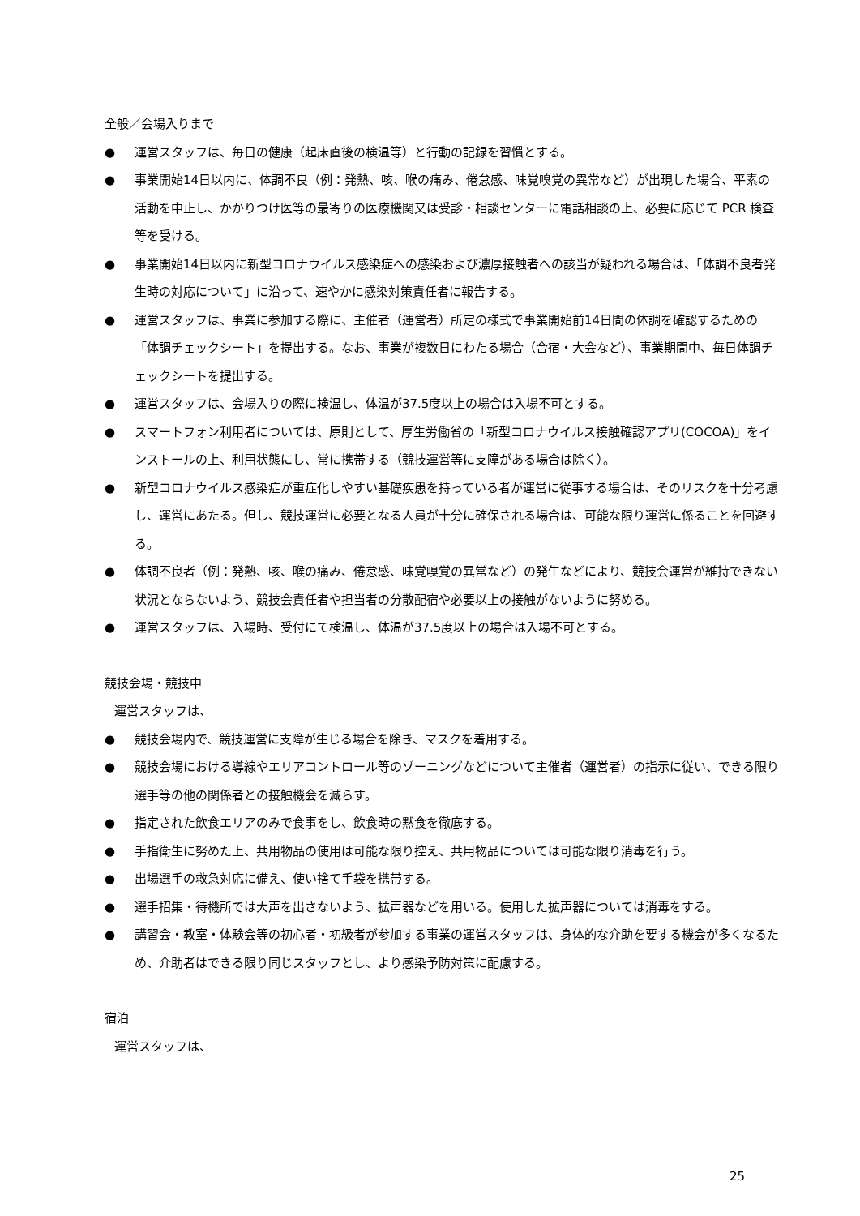全般／会場入りまで
● 運営スタッフは、毎日の健康（起床直後の検温等）と行動の記録を習慣とする。
● 事業開始14日以内に、体調不良（例：発熱、咳、喉の痛み、倦怠感、味覚嗅覚の異常など）が出現した場合、平素の活動を中止し、かかりつけ医等の最寄りの医療機関又は受診・相談センターに電話相談の上、必要に応じて PCR 検査等を受ける。
● 事業開始14日以内に新型コロナウイルス感染症への感染および濃厚接触者への該当が疑われる場合は、「体調不良者発生時の対応について」に沿って、速やかに感染対策責任者に報告する。
● 運営スタッフは、事業に参加する際に、主催者（運営者）所定の様式で事業開始前14日間の体調を確認するための「体調チェックシート」を提出する。なお、事業が複数日にわたる場合（合宿・大会など）、事業期間中、毎日体調チェックシートを提出する。
● 運営スタッフは、会場入りの際に検温し、体温が37.5度以上の場合は入場不可とする。
● スマートフォン利用者については、原則として、厚生労働省の「新型コロナウイルス接触確認アプリ(COCOA)」をインストールの上、利用状態にし、常に携帯する（競技運営等に支障がある場合は除く）。
● 新型コロナウイルス感染症が重症化しやすい基礎疾患を持っている者が運営に従事する場合は、そのリスクを十分考慮し、運営にあたる。但し、競技運営に必要となる人員が十分に確保される場合は、可能な限り運営に係ることを回避する。
● 体調不良者（例：発熱、咳、喉の痛み、倦怠感、味覚嗅覚の異常など）の発生などにより、競技会運営が維持できない状況とならないよう、競技会責任者や担当者の分散配宿や必要以上の接触がないように努める。
● 運営スタッフは、入場時、受付にて検温し、体温が37.5度以上の場合は入場不可とする。
競技会場・競技中
運営スタッフは、
● 競技会場内で、競技運営に支障が生じる場合を除き、マスクを着用する。
● 競技会場における導線やエリアコントロール等のゾーニングなどについて主催者（運営者）の指示に従い、できる限り選手等の他の関係者との接触機会を減らす。
● 指定された飲食エリアのみで食事をし、飲食時の黙食を徹底する。
● 手指衛生に努めた上、共用物品の使用は可能な限り控え、共用物品については可能な限り消毒を行う。
● 出場選手の救急対応に備え、使い捨て手袋を携帯する。
● 選手招集・待機所では大声を出さないよう、拡声器などを用いる。使用した拡声器については消毒をする。
● 講習会・教室・体験会等の初心者・初級者が参加する事業の運営スタッフは、身体的な介助を要する機会が多くなるため、介助者はできる限り同じスタッフとし、より感染予防対策に配慮する。
宿泊
運営スタッフは、
25